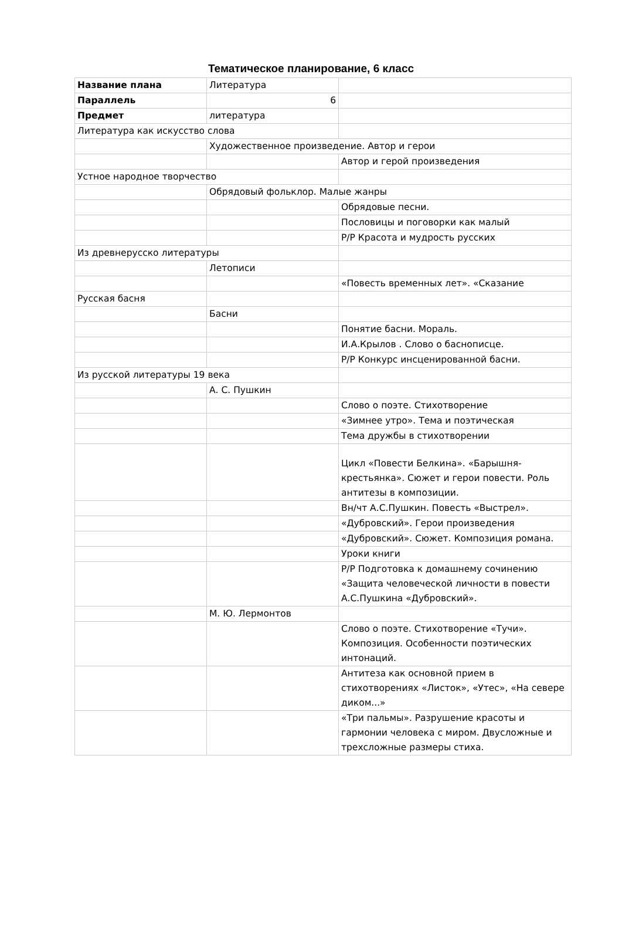Тематическое планирование, 6 класс
| Название плана | Литература | |
| Параллель | 6 | |
| Предмет | литература | |
| Литература как искусство слова | | |
| | Художественное произведение. Автор и герои | |
| | | Автор и герой произведения |
| Устное народное творчество | | |
| | Обрядовый фольклор. Малые жанры | |
| | | Обрядовые песни. |
| | | Пословицы и поговорки как малый |
| | | Р/Р Красота и мудрость русских |
| Из древнерусско литературы | | |
| | Летописи | |
| | | «Повесть временных лет». «Сказание |
| Русская басня | | |
| | Басни | |
| | | Понятие басни. Мораль. |
| | | И.А.Крылов . Слово о баснописце. |
| | | Р/Р Конкурс инсценированной басни. |
| Из русской литературы 19 века | | |
| | А. С. Пушкин | |
| | | Слово о поэте. Стихотворение |
| | | «Зимнее утро». Тема и поэтическая |
| | | Тема дружбы в стихотворении |
| | | Цикл «Повести Белкина». «Барышня-крестьянка». Сюжет и герои повести. Роль антитезы в композиции. |
| | | Вн/чт А.С.Пушкин. Повесть «Выстрел». |
| | | «Дубровский». Герои произведения |
| | | «Дубровский». Сюжет. Композиция романа. |
| | | Уроки книги |
| | | Р/Р Подготовка к домашнему сочинению «Защита человеческой личности в повести А.С.Пушкина «Дубровский». |
| | М. Ю. Лермонтов | |
| | | Слово о поэте. Стихотворение «Тучи». Композиция. Особенности поэтических интонаций. |
| | | Антитеза как основной прием в стихотворениях «Листок», «Утес», «На севере диком...» |
| | | «Три пальмы». Разрушение красоты и гармонии человека с миром. Двусложные и трехсложные размеры стиха. |